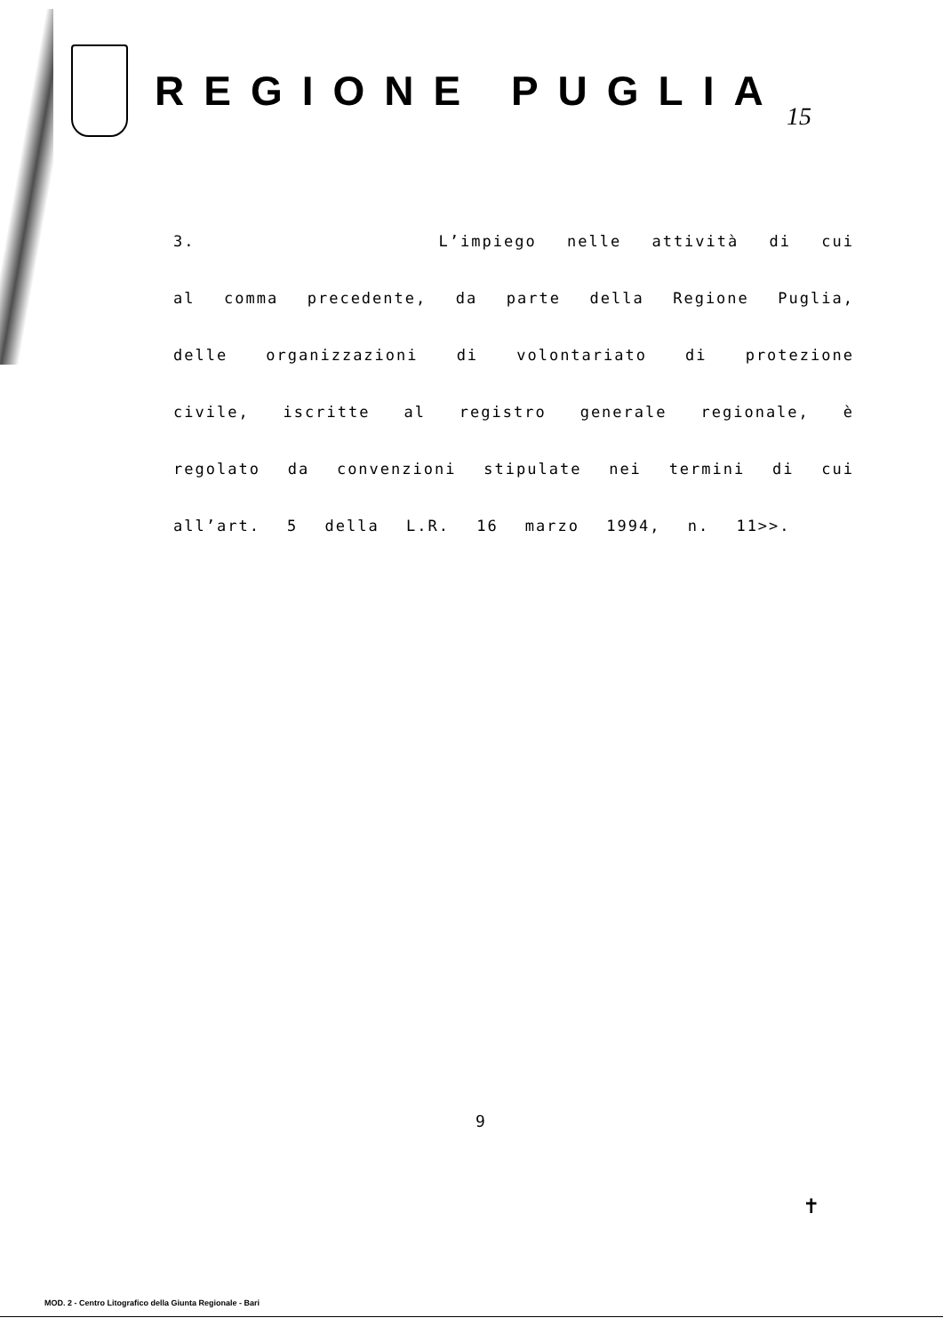REGIONE PUGLIA
15
3. L’impiego nelle attività di cui al comma precedente, da parte della Regione Puglia, delle organizzazioni di volontariato di protezione civile, iscritte al registro generale regionale, è regolato da convenzioni stipulate nei termini di cui all’art. 5 della L.R. 16 marzo 1994, n. 11>>.
9
✝
MOD. 2 - Centro Litografico della Giunta Regionale - Bari